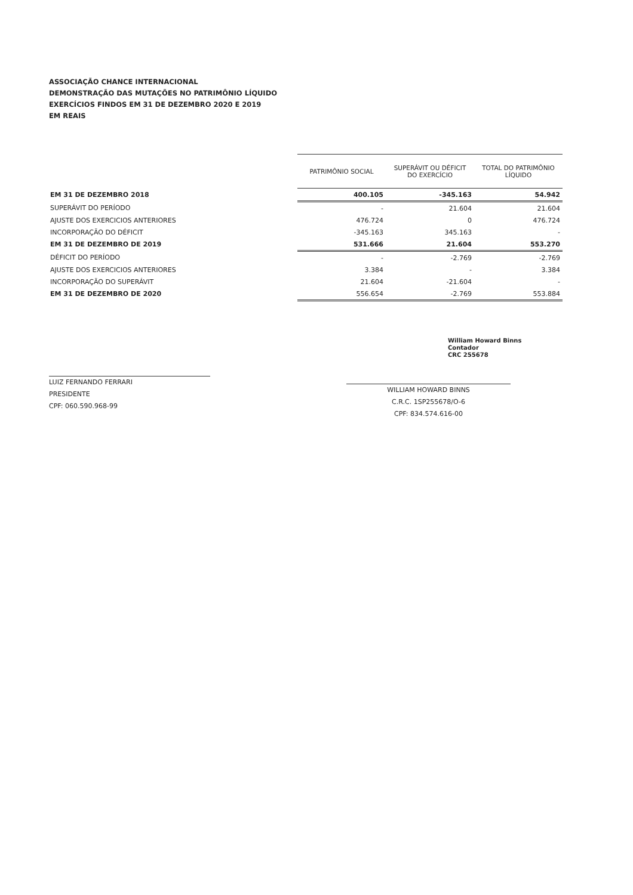ASSOCIAÇÃO CHANCE INTERNACIONAL
DEMONSTRAÇÃO DAS MUTAÇÕES NO PATRIMÔNIO LÍQUIDO
EXERCÍCIOS FINDOS EM 31 DE DEZEMBRO 2020 E 2019
EM REAIS
| | PATRIMÔNIO SOCIAL | SUPERÁVIT OU DÉFICIT DO EXERCÍCIO | TOTAL DO PATRIMÔNIO LÍQUIDO |
| EM 31 DE DEZEMBRO 2018 | 400.105 | -345.163 | 54.942 |
| SUPERÁVIT DO PERÍODO | - | 21.604 | 21.604 |
| AJUSTE DOS EXERCICIOS ANTERIORES | 476.724 | 0 | 476.724 |
| INCORPORAÇÃO DO DÉFICIT | -345.163 | 345.163 | - |
| EM 31 DE DEZEMBRO DE 2019 | 531.666 | 21.604 | 553.270 |
| DÉFICIT DO PERÍODO | - | -2.769 | -2.769 |
| AJUSTE DOS EXERCICIOS ANTERIORES | 3.384 | - | 3.384 |
| INCORPORAÇÃO DO SUPERÁVIT | 21.604 | -21.604 | - |
| EM 31 DE DEZEMBRO DE 2020 | 556.654 | -2.769 | 553.884 |
LUIZ FERNANDO FERRARI
PRESIDENTE
CPF: 060.590.968-99
William Howard Binns
Contador
CRC 255678
WILLIAM HOWARD BINNS
C.R.C. 1SP255678/O-6
CPF: 834.574.616-00